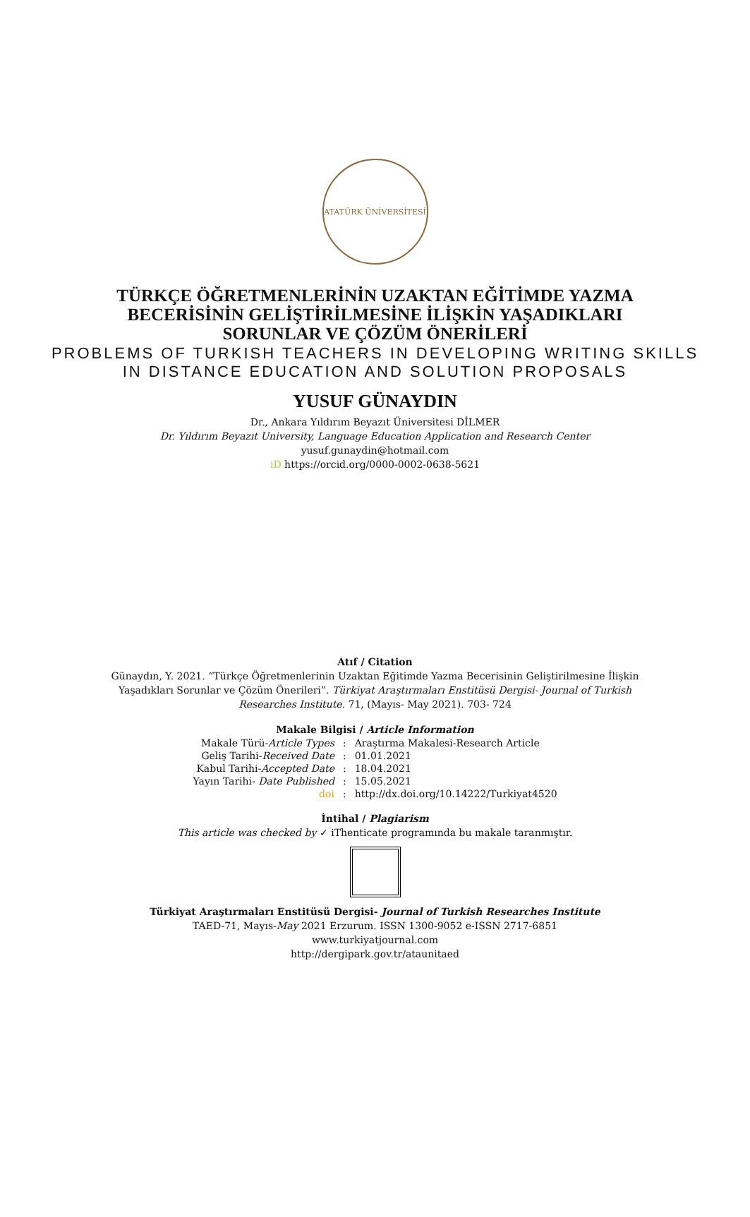ATATÜRK ÜNİVERSİTESİ
TÜRKÇE ÖĞRETMENLERİNİN UZAKTAN EĞİTİMDE YAZMA BECERİSİNİN GELİŞTİRİLMESİNE İLİŞKİN YAŞADIKLARI SORUNLAR VE ÇÖZÜM ÖNERİLERİ
PROBLEMS OF TURKISH TEACHERS IN DEVELOPING WRITING SKILLS
IN DISTANCE EDUCATION AND SOLUTION PROPOSALS
YUSUF GÜNAYDIN
Dr., Ankara Yıldırım Beyazıt Üniversitesi DİLMER
Dr. Yıldırım Beyazıt University, Language Education Application and Research Center
yusuf.gunaydin@hotmail.com
iD https://orcid.org/0000-0002-0638-5621
Atıf / Citation
Günaydın, Y. 2021. “Türkçe Öğretmenlerinin Uzaktan Eğitimde Yazma Becerisinin Geliştirilmesine İlişkin Yaşadıkları Sorunlar ve Çözüm Önerileri”. Türkiyat Araştırmaları Enstitüsü Dergisi- Journal of Turkish Researches Institute. 71, (Mayıs- May 2021). 703- 724
Makale Bilgisi / Article Information
| Makale Türü- Article Types | : | Araştırma Makalesi-Research Article |
| Geliş Tarihi- Received Date | : | 01.01.2021 |
| Kabul Tarihi- Accepted Date | : | 18.04.2021 |
| Yayın Tarihi- Date Published | : | 15.05.2021 |
| doi | : | http://dx.doi.org/10.14222/Turkiyat4520 |
İntihal / Plagiarism
This article was checked by ✓ iThenticate programında bu makale taranmıştır.
Türkiyat Araştırmaları Enstitüsü Dergisi- Journal of Turkish Researches Institute
TAED-71, Mayıs-May 2021 Erzurum. ISSN 1300-9052 e-ISSN 2717-6851
www.turkiyatjournal.com
http://dergipark.gov.tr/ataunitaed